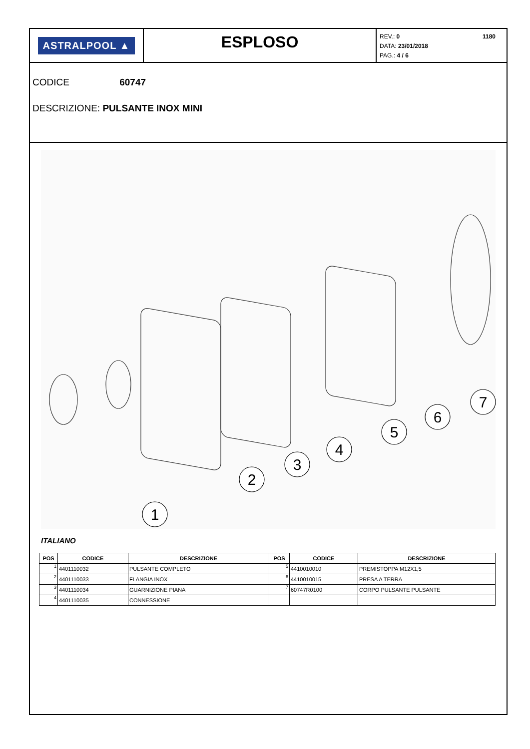ASTRALPOOL ▲
ESPLOSO
1180 REV.: 0
DATA: 23/01/2018
PAG.: 4 / 6
CODICE 60747
DESCRIZIONE: PULSANTE INOX MINI
1
2
3
4
5
6
7
ITALIANO
| POS | CODICE | DESCRIZIONE | POS | CODICE | DESCRIZIONE |
| --- | --- | --- | --- | --- | --- |
| 1 | 4401110032 | PULSANTE COMPLETO | 5 | 4410010010 | PREMISTOPPA M12X1,5 |
| 2 | 4401110033 | FLANGIA INOX | 6 | 4410010015 | PRESA A TERRA |
| 3 | 4401110034 | GUARNIZIONE PIANA | 7 | 60747R0100 | CORPO PULSANTE PULSANTE |
| 4 | 4401110035 | CONNESSIONE | | | |